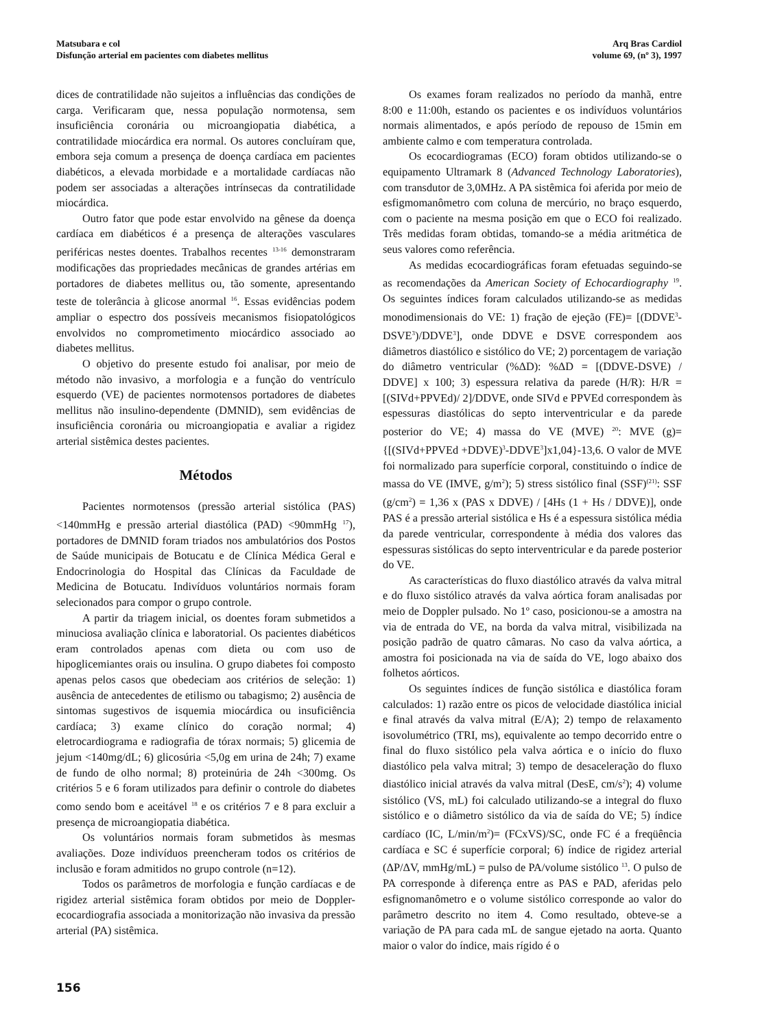Matsubara e col
Disfunção arterial em pacientes com diabetes mellitus
Arq Bras Cardiol
volume 69, (nº 3), 1997
dices de contratilidade não sujeitos a influências das condições de carga. Verificaram que, nessa população normotensa, sem insuficiência coronária ou microangiopatia diabética, a contratilidade miocárdica era normal. Os autores concluíram que, embora seja comum a presença de doença cardíaca em pacientes diabéticos, a elevada morbidade e a mortalidade cardíacas não podem ser associadas a alterações intrínsecas da contratilidade miocárdica.
Outro fator que pode estar envolvido na gênese da doença cardíaca em diabéticos é a presença de alterações vasculares periféricas nestes doentes. Trabalhos recentes <sup>13-16</sup> demonstraram modificações das propriedades mecânicas de grandes artérias em portadores de diabetes mellitus ou, tão somente, apresentando teste de tolerância à glicose anormal <sup>16</sup>. Essas evidências podem ampliar o espectro dos possíveis mecanismos fisiopatológicos envolvidos no comprometimento miocárdico associado ao diabetes mellitus.
O objetivo do presente estudo foi analisar, por meio de método não invasivo, a morfologia e a função do ventrículo esquerdo (VE) de pacientes normotensos portadores de diabetes mellitus não insulino-dependente (DMNID), sem evidências de insuficiência coronária ou microangiopatia e avaliar a rigidez arterial sistêmica destes pacientes.
Métodos
Pacientes normotensos (pressão arterial sistólica (PAS) <140mmHg e pressão arterial diastólica (PAD) <90mmHg <sup>17</sup>), portadores de DMNID foram triados nos ambulatórios dos Postos de Saúde municipais de Botucatu e de Clínica Médica Geral e Endocrinologia do Hospital das Clínicas da Faculdade de Medicina de Botucatu. Indivíduos voluntários normais foram selecionados para compor o grupo controle.
A partir da triagem inicial, os doentes foram submetidos a minuciosa avaliação clínica e laboratorial. Os pacientes diabéticos eram controlados apenas com dieta ou com uso de hipoglicemiantes orais ou insulina. O grupo diabetes foi composto apenas pelos casos que obedeciam aos critérios de seleção: 1) ausência de antecedentes de etilismo ou tabagismo; 2) ausência de sintomas sugestivos de isquemia miocárdica ou insuficiência cardíaca; 3) exame clínico do coração normal; 4) eletrocardiograma e radiografia de tórax normais; 5) glicemia de jejum <140mg/dL; 6) glicosúria <5,0g em urina de 24h; 7) exame de fundo de olho normal; 8) proteinúria de 24h <300mg. Os critérios 5 e 6 foram utilizados para definir o controle do diabetes como sendo bom e aceitável <sup>18</sup> e os critérios 7 e 8 para excluir a presença de microangiopatia diabética.
Os voluntários normais foram submetidos às mesmas avaliações. Doze indivíduos preencheram todos os critérios de inclusão e foram admitidos no grupo controle (n=12).
Todos os parâmetros de morfologia e função cardíacas e de rigidez arterial sistêmica foram obtidos por meio de Doppler-ecocardiografia associada a monitorização não invasiva da pressão arterial (PA) sistêmica.
Os exames foram realizados no período da manhã, entre 8:00 e 11:00h, estando os pacientes e os indivíduos voluntários normais alimentados, e após período de repouso de 15min em ambiente calmo e com temperatura controlada.
Os ecocardiogramas (ECO) foram obtidos utilizando-se o equipamento Ultramark 8 (Advanced Technology Laboratories), com transdutor de 3,0MHz. A PA sistêmica foi aferida por meio de esfigmomanômetro com coluna de mercúrio, no braço esquerdo, com o paciente na mesma posição em que o ECO foi realizado. Três medidas foram obtidas, tomando-se a média aritmética de seus valores como referência.
As medidas ecocardiográficas foram efetuadas seguindo-se as recomendações da American Society of Echocardiography <sup>19</sup>. Os seguintes índices foram calculados utilizando-se as medidas monodimensionais do VE: 1) fração de ejeção (FE)= [(DDVE<sup>3</sup>-DSVE<sup>3</sup>)/DDVE<sup>3</sup>], onde DDVE e DSVE correspondem aos diâmetros diastólico e sistólico do VE; 2) porcentagem de variação do diâmetro ventricular (%ΔD): %ΔD = [(DDVE-DSVE) / DDVE] x 100; 3) espessura relativa da parede (H/R): H/R = [(SIVd+PPVEd)/ 2]/DDVE, onde SIVd e PPVEd correspondem às espessuras diastólicas do septo interventricular e da parede posterior do VE; 4) massa do VE (MVE) <sup>20</sup>: MVE (g)= {[(SIVd+PPVEd +DDVE)<sup>3</sup>-DDVE<sup>3</sup>]x1,04}-13,6. O valor de MVE foi normalizado para superfície corporal, constituindo o índice de massa do VE (IMVE, g/m<sup>2</sup>); 5) stress sistólico final (SSF)<sup>(21)</sup>: SSF (g/cm<sup>2</sup>) = 1,36 x (PAS x DDVE) / [4Hs (1 + Hs / DDVE)], onde PAS é a pressão arterial sistólica e Hs é a espessura sistólica média da parede ventricular, correspondente à média dos valores das espessuras sistólicas do septo interventricular e da parede posterior do VE.
As características do fluxo diastólico através da valva mitral e do fluxo sistólico através da valva aórtica foram analisadas por meio de Doppler pulsado. No 1º caso, posicionou-se a amostra na via de entrada do VE, na borda da valva mitral, visibilizada na posição padrão de quatro câmaras. No caso da valva aórtica, a amostra foi posicionada na via de saída do VE, logo abaixo dos folhetos aórticos.
Os seguintes índices de função sistólica e diastólica foram calculados: 1) razão entre os picos de velocidade diastólica inicial e final através da valva mitral (E/A); 2) tempo de relaxamento isovolumétrico (TRI, ms), equivalente ao tempo decorrido entre o final do fluxo sistólico pela valva aórtica e o início do fluxo diastólico pela valva mitral; 3) tempo de desaceleração do fluxo diastólico inicial através da valva mitral (DesE, cm/s<sup>2</sup>); 4) volume sistólico (VS, mL) foi calculado utilizando-se a integral do fluxo sistólico e o diâmetro sistólico da via de saída do VE; 5) índice cardíaco (IC, L/min/m<sup>2</sup>)= (FCxVS)/SC, onde FC é a freqüência cardíaca e SC é superfície corporal; 6) índice de rigidez arterial (ΔP/ΔV, mmHg/mL) = pulso de PA/volume sistólico <sup>13</sup>. O pulso de PA corresponde à diferença entre as PAS e PAD, aferidas pelo esfignomanômetro e o volume sistólico corresponde ao valor do parâmetro descrito no item 4. Como resultado, obteve-se a variação de PA para cada mL de sangue ejetado na aorta. Quanto maior o valor do índice, mais rígido é o
156